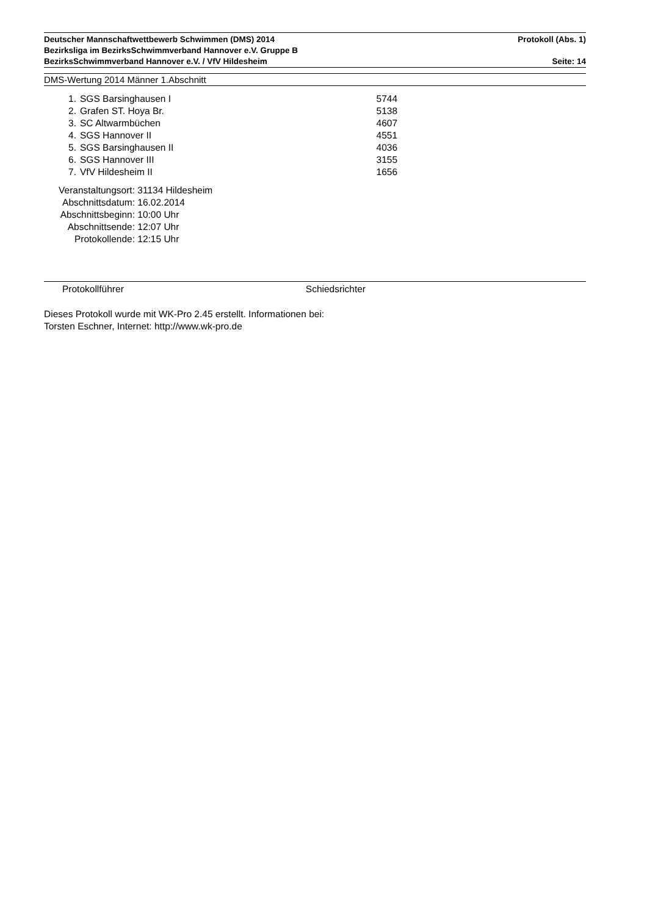Deutscher Mannschaftwettbewerb Schwimmen (DMS) 2014 Protokoll (Abs. 1)
Bezirksliga im BezirksSchwimmverband Hannover e.V. Gruppe B
BezirksSchwimmverband Hannover e.V. / VfV Hildesheim Seite: 14
DMS-Wertung 2014 Männer 1.Abschnitt
| 1. | SGS Barsinghausen I | 5744 |
| 2. | Grafen ST. Hoya Br. | 5138 |
| 3. | SC Altwarmbüchen | 4607 |
| 4. | SGS Hannover II | 4551 |
| 5. | SGS Barsinghausen II | 4036 |
| 6. | SGS Hannover III | 3155 |
| 7. | VfV Hildesheim II | 1656 |
| Veranstaltungsort: | 31134 Hildesheim |
| Abschnittsdatum: | 16.02.2014 |
| Abschnittsbeginn: | 10:00 Uhr |
| Abschnittsende: | 12:07 Uhr |
| Protokollende: | 12:15 Uhr |
Protokollführer Schiedsrichter
Dieses Protokoll wurde mit WK-Pro 2.45 erstellt. Informationen bei:
Torsten Eschner, Internet: http://www.wk-pro.de